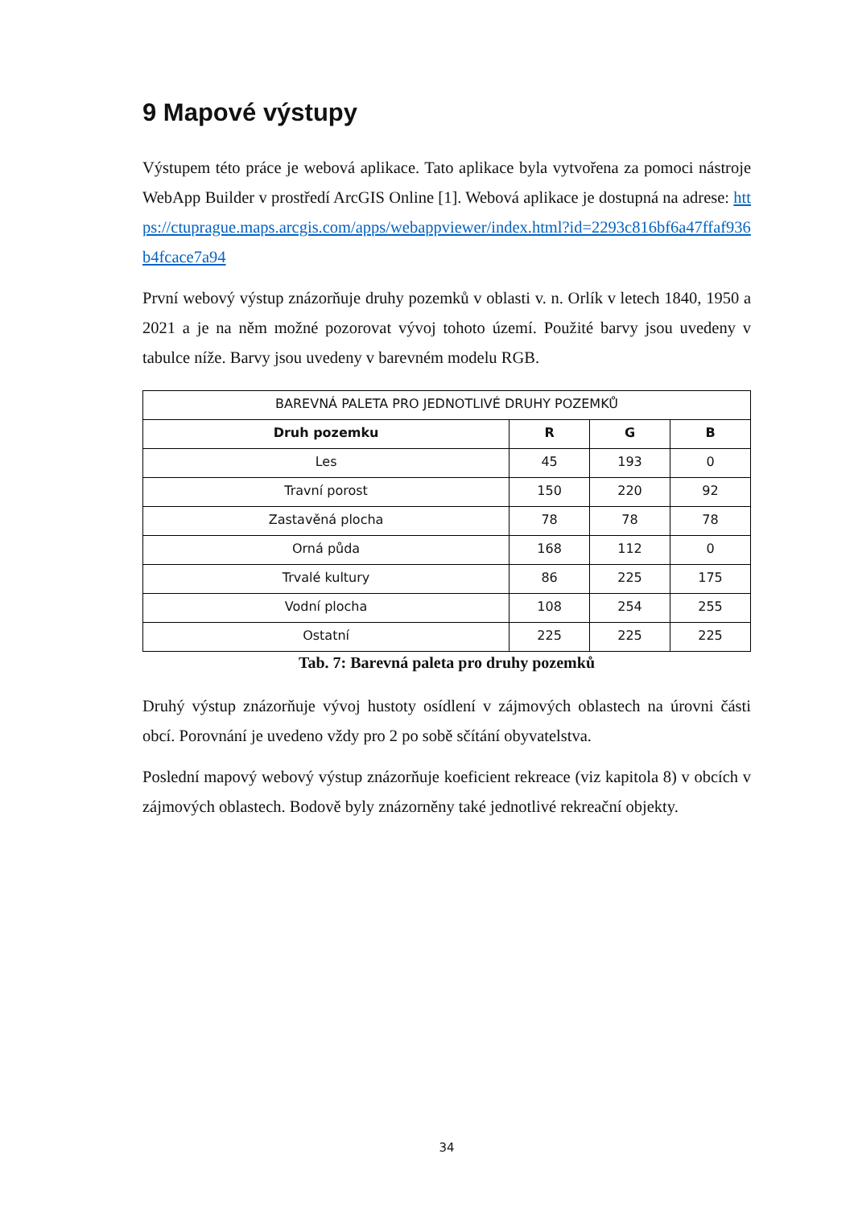9 Mapové výstupy
Výstupem této práce je webová aplikace. Tato aplikace byla vytvořena za pomoci nástroje WebApp Builder v prostředí ArcGIS Online [1]. Webová aplikace je dostupná na adrese: https://ctuprague.maps.arcgis.com/apps/webappviewer/index.html?id=2293c816bf6a47ffaf936b4fcace7a94
První webový výstup znázorňuje druhy pozemků v oblasti v. n. Orlík v letech 1840, 1950 a 2021 a je na něm možné pozorovat vývoj tohoto území. Použité barvy jsou uvedeny v tabulce níže. Barvy jsou uvedeny v barevném modelu RGB.
| BAREVNÁ PALETA PRO JEDNOTLIVÉ DRUHY POZEMKŮ | | | |
| --- | --- | --- | --- |
| Druh pozemku | R | G | B |
| Les | 45 | 193 | 0 |
| Travní porost | 150 | 220 | 92 |
| Zastavěná plocha | 78 | 78 | 78 |
| Orná půda | 168 | 112 | 0 |
| Trvalé kultury | 86 | 225 | 175 |
| Vodní plocha | 108 | 254 | 255 |
| Ostatní | 225 | 225 | 225 |
Tab. 7: Barevná paleta pro druhy pozemků
Druhý výstup znázorňuje vývoj hustoty osídlení v zájmových oblastech na úrovni části obcí. Porovnání je uvedeno vždy pro 2 po sobě sčítání obyvatelstva.
Poslední mapový webový výstup znázorňuje koeficient rekreace (viz kapitola 8) v obcích v zájmových oblastech. Bodově byly znázorněny také jednotlivé rekreační objekty.
34